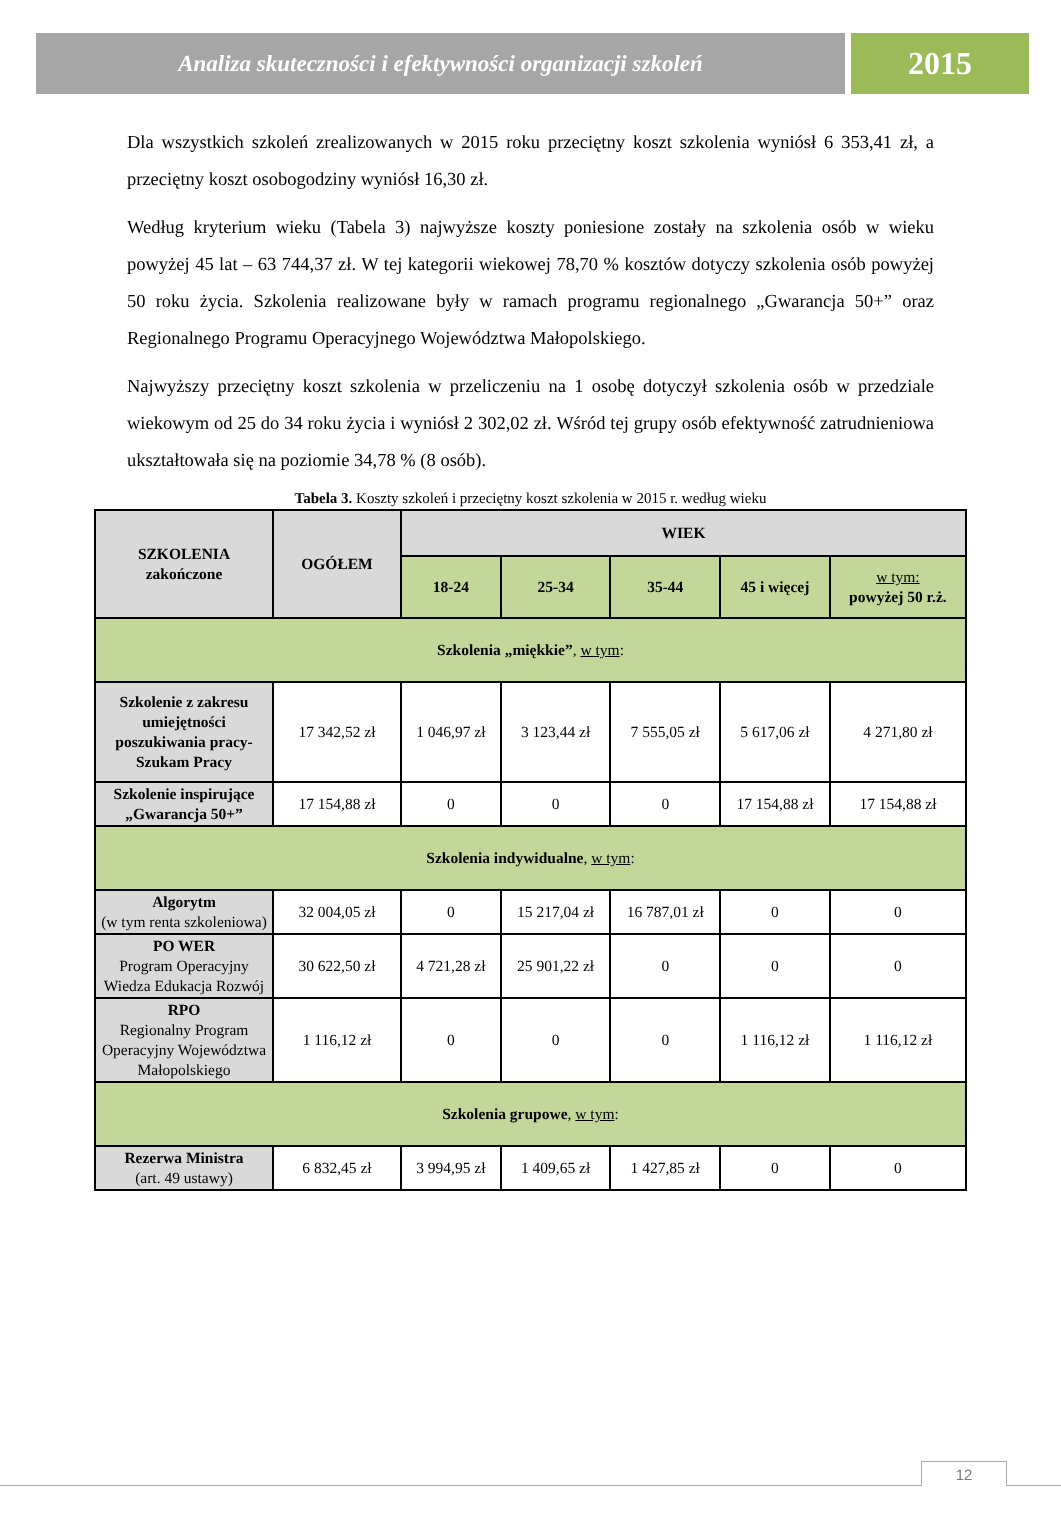Analiza skuteczności i efektywności organizacji szkoleń
2015
Dla wszystkich szkoleń zrealizowanych w 2015 roku przeciętny koszt szkolenia wyniósł 6 353,41 zł, a przeciętny koszt osobogodziny wyniósł 16,30 zł.
Według kryterium wieku (Tabela 3) najwyższe koszty poniesione zostały na szkolenia osób w wieku powyżej 45 lat – 63 744,37 zł. W tej kategorii wiekowej 78,70 % kosztów dotyczy szkolenia osób powyżej 50 roku życia. Szkolenia realizowane były w ramach programu regionalnego „Gwarancja 50+” oraz Regionalnego Programu Operacyjnego Województwa Małopolskiego.
Najwyższy przeciętny koszt szkolenia w przeliczeniu na 1 osobę dotyczył szkolenia osób w przedziale wiekowym od 25 do 34 roku życia i wyniósł 2 302,02 zł. Wśród tej grupy osób efektywność zatrudnieniowa ukształtowała się na poziomie 34,78 % (8 osób).
Tabela 3. Koszty szkoleń i przeciętny koszt szkolenia w 2015 r. według wieku
| SZKOLENIA zakończone | OGÓŁEM | WIEK | | | | |
| --- | --- | --- | --- | --- | --- | --- |
| | | 18-24 | 25-34 | 35-44 | 45 i więcej | w tym: powyżej 50 r.ż. |
| Szkolenia „miękkie” , w tym : | | | | | | |
| Szkolenie z zakresu umiejętności poszukiwania pracy- Szukam Pracy | 17 342,52 zł | 1 046,97 zł | 3 123,44 zł | 7 555,05 zł | 5 617,06 zł | 4 271,80 zł |
| Szkolenie inspirujące „Gwarancja 50+” | 17 154,88 zł | 0 | 0 | 0 | 17 154,88 zł | 17 154,88 zł |
| Szkolenia indywidualne , w tym : | | | | | | |
| Algorytm (w tym renta szkoleniowa) | 32 004,05 zł | 0 | 15 217,04 zł | 16 787,01 zł | 0 | 0 |
| PO WER Program Operacyjny Wiedza Edukacja Rozwój | 30 622,50 zł | 4 721,28 zł | 25 901,22 zł | 0 | 0 | 0 |
| RPO Regionalny Program Operacyjny Województwa Małopolskiego | 1 116,12 zł | 0 | 0 | 0 | 1 116,12 zł | 1 116,12 zł |
| Szkolenia grupowe , w tym : | | | | | | |
| Rezerwa Ministra (art. 49 ustawy) | 6 832,45 zł | 3 994,95 zł | 1 409,65 zł | 1 427,85 zł | 0 | 0 |
12